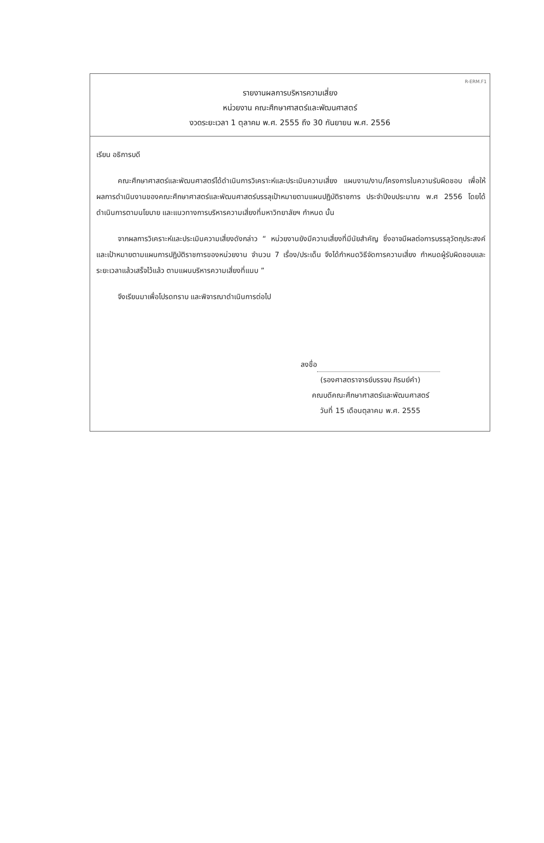R-ERM.F1
รายงานผลการบริหารความเสี่ยง
หน่วยงาน คณะศึกษาศาสตร์และพัฒนศาสตร์
งวดระยะเวลา 1 ตุลาคม พ.ศ. 2555 ถึง 30 กันยายน พ.ศ. 2556
เรียน อธิการบดี
คณะศึกษาศาสตร์และพัฒนศาสตร์ได้ดำเนินการวิเคราะห์และประเมินความเสี่ยง แผนงาน/งาน/โครงการในความรับผิดชอบ เพื่อให้ผลการดำเนินงานของคณะศึกษาศาสตร์และพัฒนศาสตร์บรรลุเป้าหมายตามแผนปฏิบัติราชการ ประจำปีงบประมาณ พ.ศ 2556 โดยได้ดำเนินการตามนโยบาย และแนวทางการบริหารความเสี่ยงที่มหาวิทยาลัยฯ กำหนด นั้น
จากผลการวิเคราะห์และประเมินความเสี่ยงดังกล่าว “ หน่วยงานยังมีความเสี่ยงที่มีนัยสำคัญ ซึ่งอาจมีผลต่อการบรรลุวัตถุประสงค์และเป้าหมายตามแผนการปฏิบัติราชการของหน่วยงาน จำนวน 7 เรื่อง/ประเด็น จึงได้กำหนดวิธีจัดการความเสี่ยง กำหนดผู้รับผิดชอบและระยะเวลาแล้วเสร็จไว้แล้ว ตามแผนบริหารความเสี่ยงที่แนบ ”
จึงเรียนมาเพื่อโปรดทราบ และพิจารณาดำเนินการต่อไป
ลงชื่อ
(รองศาสตราจารย์บรรจบ ภิรมย์คำ)
คณบดีคณะศึกษาศาสตร์และพัฒนศาสตร์
วันที่ 15 เดือนตุลาคม พ.ศ. 2555